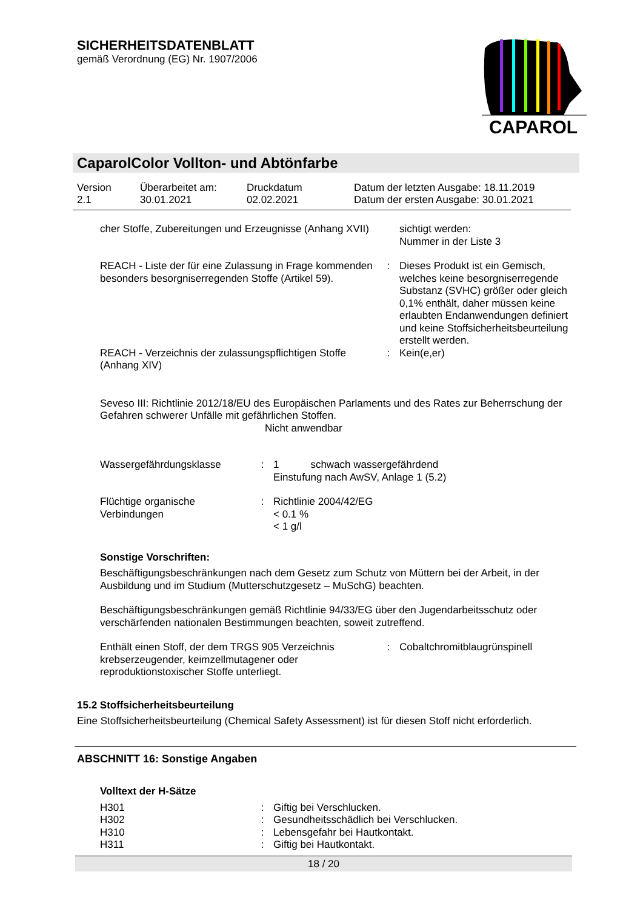SICHERHEITSDATENBLATT
gemäß Verordnung (EG) Nr. 1907/2006
CAPAROL
CaparolColor Vollton- und Abtönfarbe
| Version 2.1 | Überarbeitet am: 30.01.2021 | Druckdatum 02.02.2021 | Datum der letzten Ausgabe: 18.11.2019 Datum der ersten Ausgabe: 30.01.2021 |
| cher Stoffe, Zubereitungen und Erzeugnisse (Anhang XVII) | | sichtigt werden: Nummer in der Liste 3 |
| REACH - Liste der für eine Zulassung in Frage kommenden besonders besorgniserregenden Stoffe (Artikel 59). | : | Dieses Produkt ist ein Gemisch, welches keine besorgniserregende Substanz (SVHC) größer oder gleich 0,1% enthält, daher müssen keine erlaubten Endanwendungen definiert und keine Stoffsicherheitsbeurteilung erstellt werden. |
| REACH - Verzeichnis der zulassungspflichtigen Stoffe (Anhang XIV) | : | Kein(e,er) |
Seveso III: Richtlinie 2012/18/EU des Europäischen Parlaments und des Rates zur Beherrschung der Gefahren schwerer Unfälle mit gefährlichen Stoffen.
Nicht anwendbar
| Wassergefährdungsklasse | : | 1 schwach wassergefährdend Einstufung nach AwSV, Anlage 1 (5.2) |
| Flüchtige organische Verbindungen | : | Richtlinie 2004/42/EG < 0.1 % < 1 g/l |
Sonstige Vorschriften:
Beschäftigungsbeschränkungen nach dem Gesetz zum Schutz von Müttern bei der Arbeit, in der Ausbildung und im Studium (Mutterschutzgesetz – MuSchG) beachten.
Beschäftigungsbeschränkungen gemäß Richtlinie 94/33/EG über den Jugendarbeitsschutz oder verschärfenden nationalen Bestimmungen beachten, soweit zutreffend.
| Enthält einen Stoff, der dem TRGS 905 Verzeichnis krebserzeugender, keimzellmutagener oder reproduktionstoxischer Stoffe unterliegt. | : | Cobaltchromitblaugrünspinell |
15.2 Stoffsicherheitsbeurteilung
Eine Stoffsicherheitsbeurteilung (Chemical Safety Assessment) ist für diesen Stoff nicht erforderlich.
ABSCHNITT 16: Sonstige Angaben
Volltext der H-Sätze
| H301 | : | Giftig bei Verschlucken. |
| H302 | : | Gesundheitsschädlich bei Verschlucken. |
| H310 | : | Lebensgefahr bei Hautkontakt. |
| H311 | : | Giftig bei Hautkontakt. |
18 / 20